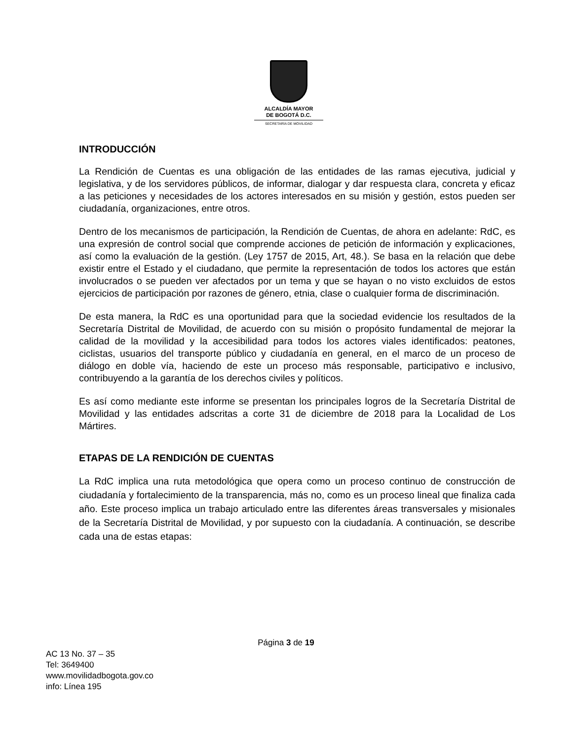ALCALDÍA MAYOR
DE BOGOTÁ D.C.
SECRETARÍA DE MOVILIDAD
INTRODUCCIÓN
La Rendición de Cuentas es una obligación de las entidades de las ramas ejecutiva, judicial y legislativa, y de los servidores públicos, de informar, dialogar y dar respuesta clara, concreta y eficaz a las peticiones y necesidades de los actores interesados en su misión y gestión, estos pueden ser ciudadanía, organizaciones, entre otros.
Dentro de los mecanismos de participación, la Rendición de Cuentas, de ahora en adelante: RdC, es una expresión de control social que comprende acciones de petición de información y explicaciones, así como la evaluación de la gestión. (Ley 1757 de 2015, Art, 48.). Se basa en la relación que debe existir entre el Estado y el ciudadano, que permite la representación de todos los actores que están involucrados o se pueden ver afectados por un tema y que se hayan o no visto excluidos de estos ejercicios de participación por razones de género, etnia, clase o cualquier forma de discriminación.
De esta manera, la RdC es una oportunidad para que la sociedad evidencie los resultados de la Secretaría Distrital de Movilidad, de acuerdo con su misión o propósito fundamental de mejorar la calidad de la movilidad y la accesibilidad para todos los actores viales identificados: peatones, ciclistas, usuarios del transporte público y ciudadanía en general, en el marco de un proceso de diálogo en doble vía, haciendo de este un proceso más responsable, participativo e inclusivo, contribuyendo a la garantía de los derechos civiles y políticos.
Es así como mediante este informe se presentan los principales logros de la Secretaría Distrital de Movilidad y las entidades adscritas a corte 31 de diciembre de 2018 para la Localidad de Los Mártires.
ETAPAS DE LA RENDICIÓN DE CUENTAS
La RdC implica una ruta metodológica que opera como un proceso continuo de construcción de ciudadanía y fortalecimiento de la transparencia, más no, como es un proceso lineal que finaliza cada año. Este proceso implica un trabajo articulado entre las diferentes áreas transversales y misionales de la Secretaría Distrital de Movilidad, y por supuesto con la ciudadanía. A continuación, se describe cada una de estas etapas:
Página 3 de 19
AC 13 No. 37 – 35
Tel: 3649400
www.movilidadbogota.gov.co
info: Línea 195